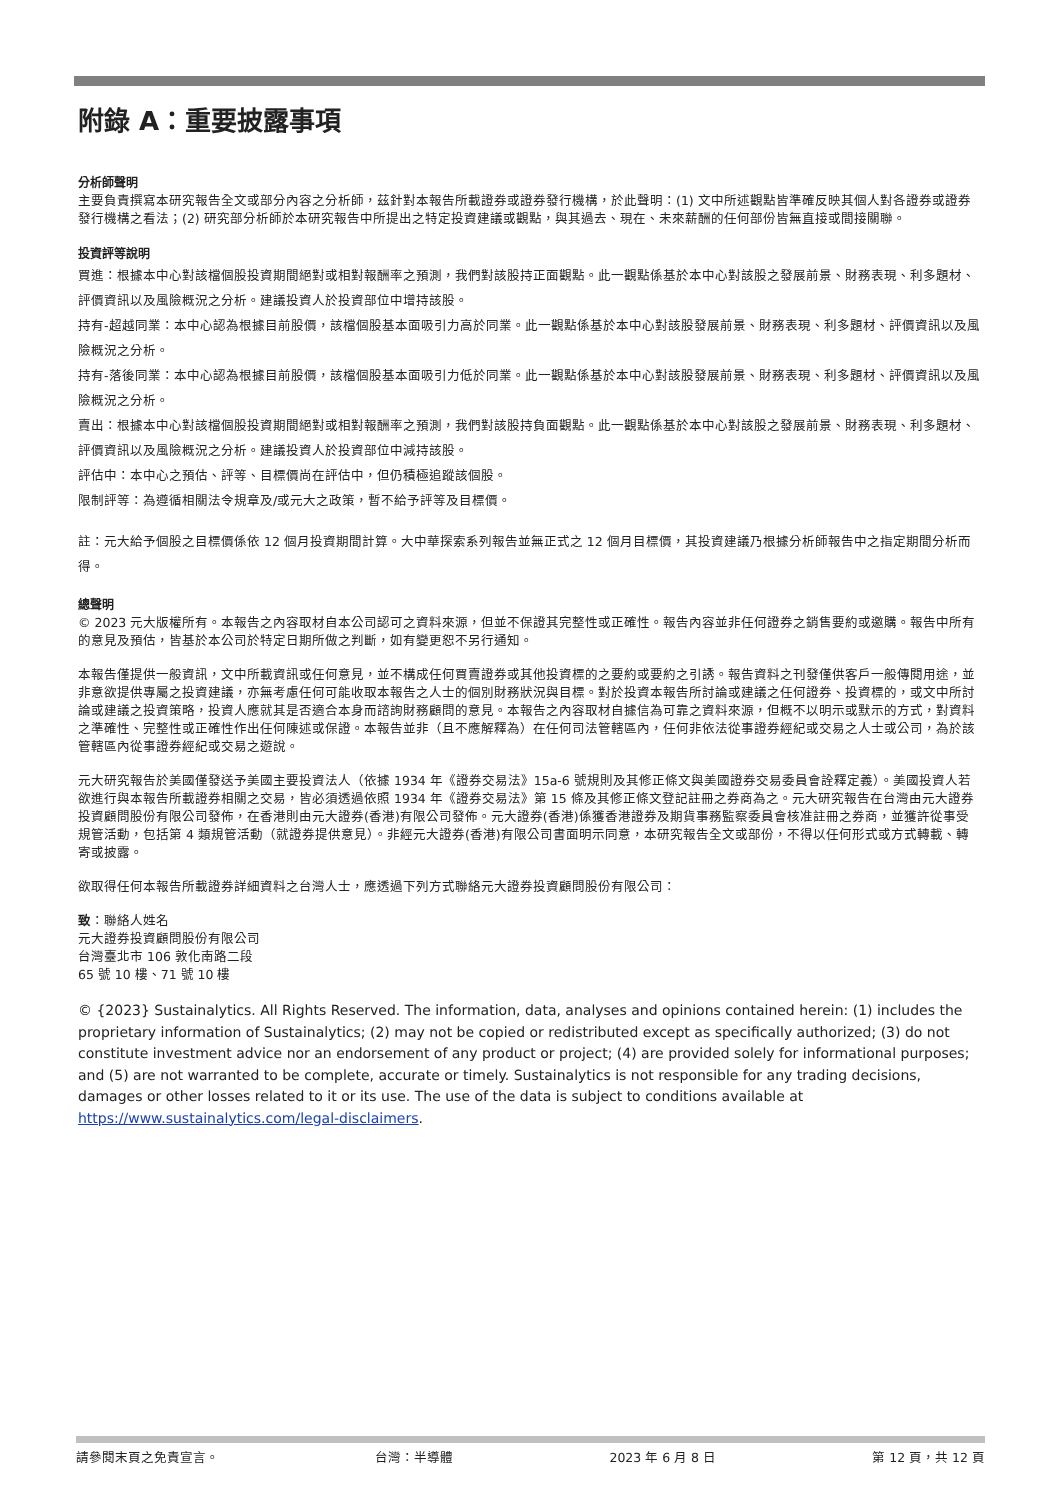附錄 A：重要披露事項
分析師聲明
主要負責撰寫本研究報告全文或部分內容之分析師，茲針對本報告所載證券或證券發行機構，於此聲明：(1) 文中所述觀點皆準確反映其個人對各證券或證券發行機構之看法；(2) 研究部分析師於本研究報告中所提出之特定投資建議或觀點，與其過去、現在、未來薪酬的任何部份皆無直接或間接關聯。
投資評等說明
買進：根據本中心對該檔個股投資期間絕對或相對報酬率之預測，我們對該股持正面觀點。此一觀點係基於本中心對該股之發展前景、財務表現、利多題材、評價資訊以及風險概況之分析。建議投資人於投資部位中增持該股。
持有-超越同業：本中心認為根據目前股價，該檔個股基本面吸引力高於同業。此一觀點係基於本中心對該股發展前景、財務表現、利多題材、評價資訊以及風險概況之分析。
持有-落後同業：本中心認為根據目前股價，該檔個股基本面吸引力低於同業。此一觀點係基於本中心對該股發展前景、財務表現、利多題材、評價資訊以及風險概況之分析。
賣出：根據本中心對該檔個股投資期間絕對或相對報酬率之預測，我們對該股持負面觀點。此一觀點係基於本中心對該股之發展前景、財務表現、利多題材、評價資訊以及風險概況之分析。建議投資人於投資部位中減持該股。
評估中：本中心之預估、評等、目標價尚在評估中，但仍積極追蹤該個股。
限制評等：為遵循相關法令規章及/或元大之政策，暫不給予評等及目標價。
註：元大給予個股之目標價係依 12 個月投資期間計算。大中華探索系列報告並無正式之 12 個月目標價，其投資建議乃根據分析師報告中之指定期間分析而得。
總聲明
© 2023 元大版權所有。本報告之內容取材自本公司認可之資料來源，但並不保證其完整性或正確性。報告內容並非任何證券之銷售要約或邀購。報告中所有的意見及預估，皆基於本公司於特定日期所做之判斷，如有變更恕不另行通知。
本報告僅提供一般資訊，文中所載資訊或任何意見，並不構成任何買賣證券或其他投資標的之要約或要約之引誘。報告資料之刊發僅供客戶一般傳閱用途，並非意欲提供專屬之投資建議，亦無考慮任何可能收取本報告之人士的個別財務狀況與目標。對於投資本報告所討論或建議之任何證券、投資標的，或文中所討論或建議之投資策略，投資人應就其是否適合本身而諮詢財務顧問的意見。本報告之內容取材自據信為可靠之資料來源，但概不以明示或默示的方式，對資料之準確性、完整性或正確性作出任何陳述或保證。本報告並非（且不應解釋為）在任何司法管轄區內，任何非依法從事證券經紀或交易之人士或公司，為於該管轄區內從事證券經紀或交易之遊說。
元大研究報告於美國僅發送予美國主要投資法人（依據 1934 年《證券交易法》15a-6 號規則及其修正條文與美國證券交易委員會詮釋定義）。美國投資人若欲進行與本報告所載證券相關之交易，皆必須透過依照 1934 年《證券交易法》第 15 條及其修正條文登記註冊之券商為之。元大研究報告在台灣由元大證券投資顧問股份有限公司發佈，在香港則由元大證券(香港)有限公司發佈。元大證券(香港)係獲香港證券及期貨事務監察委員會核准註冊之券商，並獲許從事受規管活動，包括第 4 類規管活動（就證券提供意見）。非經元大證券(香港)有限公司書面明示同意，本研究報告全文或部份，不得以任何形式或方式轉載、轉寄或披露。
欲取得任何本報告所載證券詳細資料之台灣人士，應透過下列方式聯絡元大證券投資顧問股份有限公司：
致：聯絡人姓名
元大證券投資顧問股份有限公司
台灣臺北市 106 敦化南路二段
65 號 10 樓、71 號 10 樓
© {2023} Sustainalytics. All Rights Reserved. The information, data, analyses and opinions contained herein: (1) includes the proprietary information of Sustainalytics; (2) may not be copied or redistributed except as specifically authorized; (3) do not constitute investment advice nor an endorsement of any product or project; (4) are provided solely for informational purposes; and (5) are not warranted to be complete, accurate or timely. Sustainalytics is not responsible for any trading decisions, damages or other losses related to it or its use. The use of the data is subject to conditions available at https://www.sustainalytics.com/legal-disclaimers.
請參閱末頁之免責宣言。 台灣：半導體 2023 年 6 月 8 日 第 12 頁，共 12 頁